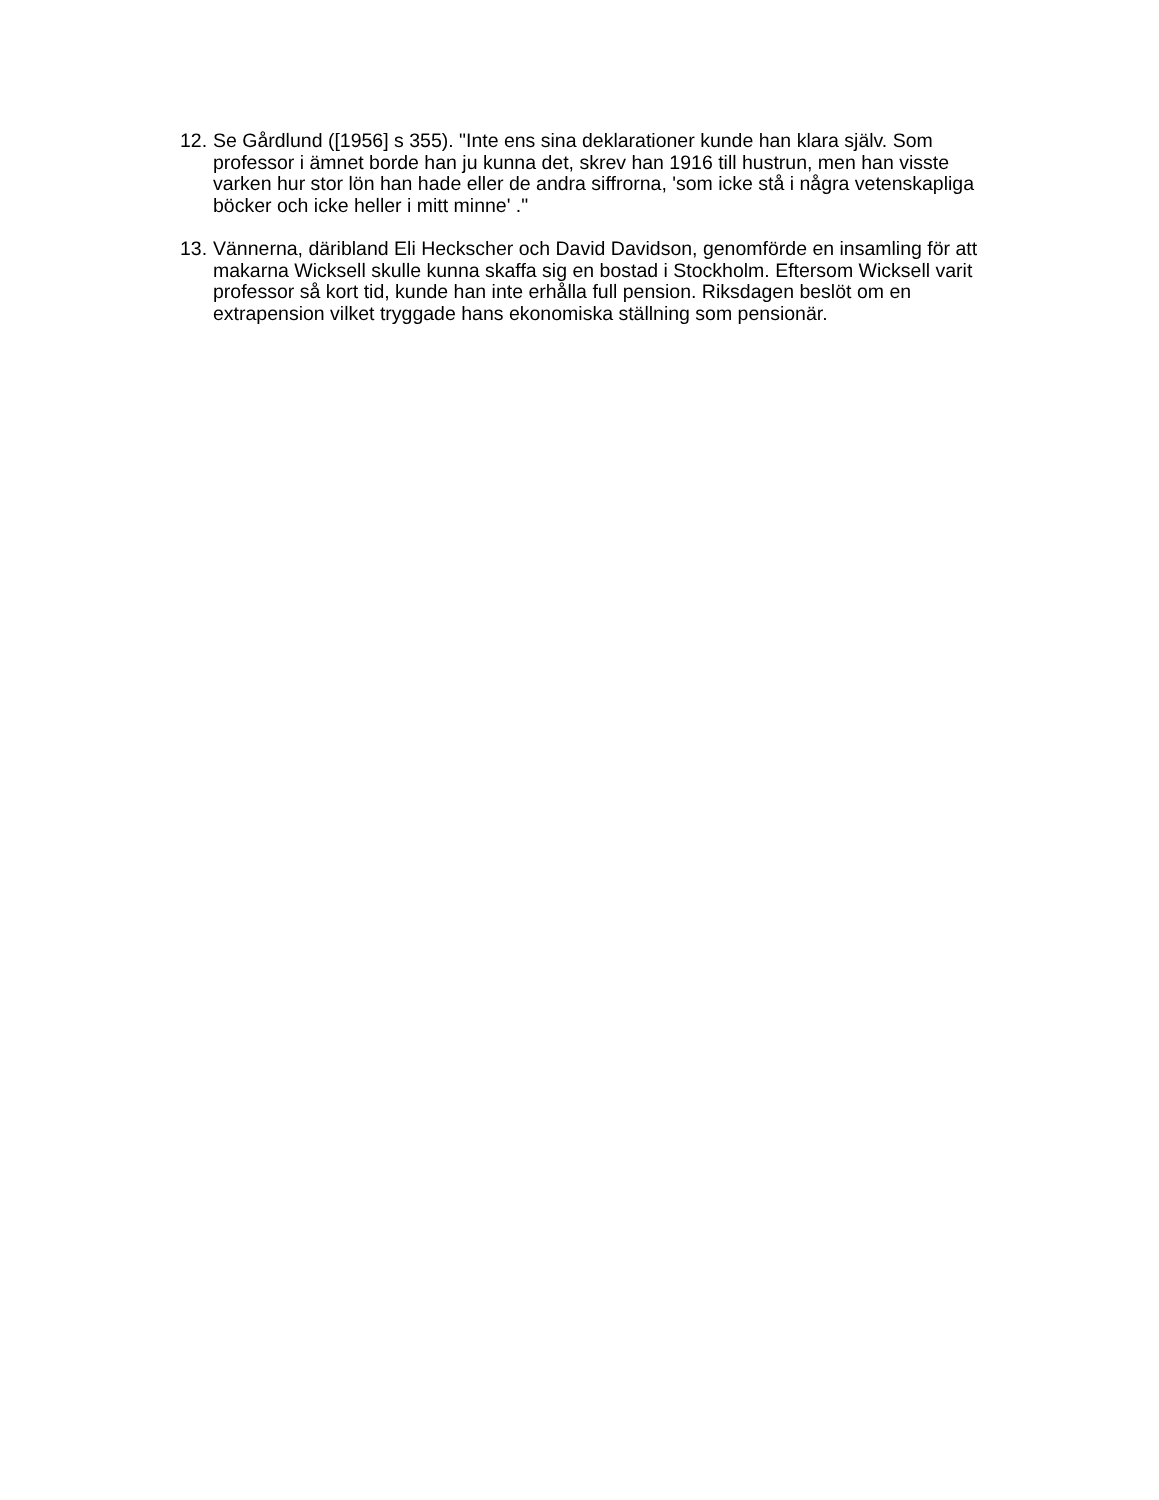12. Se Gårdlund ([1956] s 355). "Inte ens sina deklarationer kunde han klara själv. Som professor i ämnet borde han ju kunna det, skrev han 1916 till hustrun, men han visste varken hur stor lön han hade eller de andra siffrorna, 'som icke stå i några vetenskapliga böcker och icke heller i mitt minne' ."
13. Vännerna, däribland Eli Heckscher och David Davidson, genomförde en insamling för att makarna Wicksell skulle kunna skaffa sig en bostad i Stockholm. Eftersom Wicksell varit professor så kort tid, kunde han inte erhålla full pension. Riksdagen beslöt om en extrapension vilket tryggade hans ekonomiska ställning som pensionär.